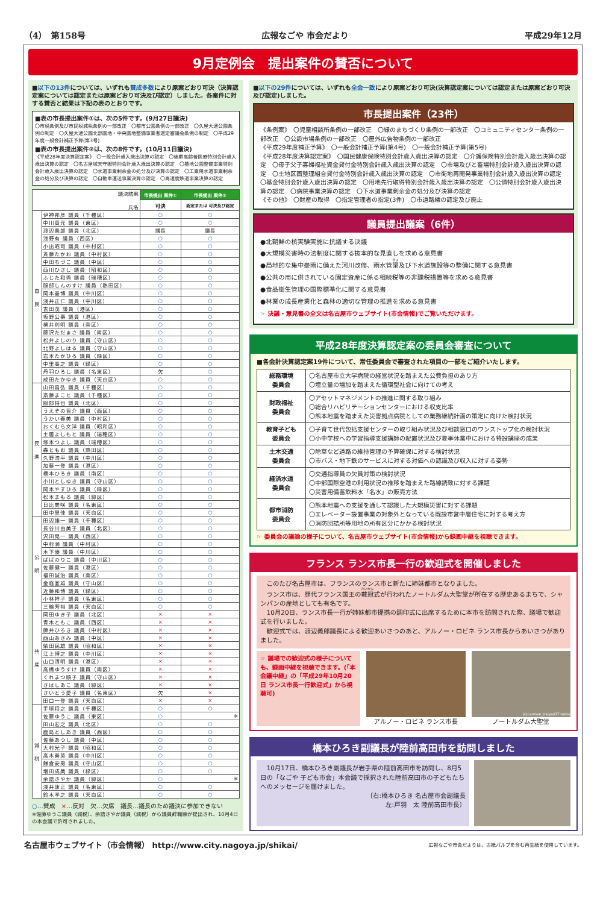（4）　第158号 広報なごや 市会だより 平成29年12月
9月定例会　提出案件の賛否について
■以下の13件については、いずれも賛成多数により原案どおり可決（決算認定案については認定または原案どおり可決及び認定）しました。各案件に対する賛否と結果は下記の表のとおりです。
■表の市長提出案件①は、次の5件です。(9月27日議決)
〇市税条例及び市民税減税条例の一部改正　〇都市公園条例の一部改正　〇久屋大通公園条例の制定　〇久屋大通公園北部園地・中央園地整備事業者選定審議会条例の制定　〇平成29年度一般会計補正予算(第3号)
■表の市長提出案件②は、次の8件です。(10月11日議決)
《平成28年度決算認定案》　〇一般会計歳入歳出決算の認定　〇後期高齢者医療特別会計歳入歳出決算の認定　〇名古屋城天守閣特別会計歳入歳出決算の認定　〇墓地公園整備事業特別会計歳入歳出決算の認定　〇水道事業剰余金の処分及び決算の認定　〇工業用水道事業剰余金の処分及び決算の認定　〇自動車運送事業決算の認定　〇高速度鉄道事業決算の認定
| 議決結果 氏名 | | 市長提出 案件① | 市長提出 案件② |
| --- | --- | --- | --- |
| | | 可決 | 認定または 可決及び認定 |
| 自 民 | 伊神邦彦 議員（千種区） | ○ | ○ |
| | 中川貴元 議員（東区） | ○ | ○ |
| | 渡辺義郎 議員（北区） | 議長 | 議長 |
| | 浅野有 議員（西区） | ○ | ○ |
| | 小出昭司 議員（中村区） | ○ | ○ |
| | 斉藤たかお 議員（中村区） | ○ | ○ |
| | 中田ちづこ 議員（中区） | ○ | ○ |
| | 西川ひさし 議員（昭和区） | ○ | ○ |
| | ふじた和秀 議員（瑞穂区） | ○ | ○ |
| | 服部しんのすけ 議員（熱田区） | ○ | ○ |
| | 岡本善博 議員（中川区） | ○ | ○ |
| | 浅井正仁 議員（中川区） | ○ | ○ |
| | 吉田茂 議員（港区） | ○ | ○ |
| | 坂野公壽 議員（港区） | ○ | ○ |
| | 横井利明 議員（南区） | ○ | ○ |
| | 藤沢ただまさ 議員（南区） | ○ | ○ |
| | 松井よしのり 議員（守山区） | ○ | ○ |
| | 北野よしはる 議員（守山区） | ○ | ○ |
| | 岩本たかひろ 議員（緑区） | ○ | ○ |
| | 中里高之 議員（緑区） | ○ | ○ |
| | 丹羽ひろし 議員（名東区） | 欠 | ○ |
| | 成田たかゆき 議員（天白区） | ○ | ○ |
| 民 進 | 山田昌弘 議員（千種区） | ○ | ○ |
| | 斎藤まこと 議員（千種区） | ○ | ○ |
| | 服部将也 議員（北区） | ○ | ○ |
| | うえぞの晋介 議員（西区） | ○ | ○ |
| | うかい春美 議員（中村区） | ○ | ○ |
| | おくむら文洋 議員（昭和区） | ○ | ○ |
| | 土居よしもと 議員（瑞穂区） | ○ | ○ |
| | 塚本つよし 議員（瑞穂区） | ○ | ○ |
| | 森ともお 議員（熱田区） | ○ | ○ |
| | 久野浩平 議員（中川区） | ○ | ○ |
| | 加藤一登 議員（港区） | ○ | ○ |
| | 橋本ひろき 議員（南区） | ○ | ○ |
| | 小川としゆき 議員（守山区） | ○ | ○ |
| | 岡本やすひろ 議員（緑区） | ○ | ○ |
| | 松本まもる 議員（緑区） | ○ | ○ |
| | 日比美咲 議員（名東区） | ○ | ○ |
| | 田中里佳 議員（天白区） | ○ | ○ |
| 公 明 | 田辺雄一 議員（千種区） | ○ | ○ |
| | 長谷川由美子 議員（北区） | ○ | ○ |
| | 沢田晃一 議員（西区） | ○ | ○ |
| | 中村満 議員（中村区） | ○ | ○ |
| | 木下優 議員（中川区） | ○ | ○ |
| | ばばのりこ 議員（中川区） | ○ | ○ |
| | 佐藤健一 議員（港区） | ○ | ○ |
| | 福田誠治 議員（南区） | ○ | ○ |
| | 金庭宜雄 議員（守山区） | ○ | ○ |
| | 近藤和博 議員（緑区） | ○ | ○ |
| | 小林祥子 議員（名東区） | ○ | ○ |
| | 三輪芳裕 議員（天白区） | ○ | ○ |
| 共 産 | 岡田ゆき子 議員（北区） | × | × |
| | 青木ともこ 議員（西区） | × | × |
| | 藤井ひろき 議員（中村区） | × | × |
| | 西山あさみ 議員（中区） | × | × |
| | 柴田民雄 議員（昭和区） | × | × |
| | 江上博之 議員（中川区） | × | × |
| | 山口清明 議員（港区） | × | × |
| | 高橋ゆうすけ 議員（南区） | × | × |
| | くれまつ順子 議員（守山区） | × | × |
| | さはしあこ 議員（緑区） | × | × |
| | さいとう愛子 議員（名東区） | 欠 | × |
| | 田口一登 議員（天白区） | × | × |
| 減 税 | 手塚将之 議員（千種区） | ○ | ○ |
| | 佐藤ゆうこ 議員（東区） | ○ | ※ |
| | 田山宏之 議員（北区） | ○ | ○ |
| | 鹿島としあき 議員（西区） | ○ | ○ |
| | 佐藤あつし 議員（中区） | ○ | ○ |
| | 大村光子 議員（昭和区） | ○ | ○ |
| | 高木善英 議員（中川区） | ○ | ○ |
| | 鎌倉安男 議員（守山区） | ○ | ○ |
| | 増田成美 議員（緑区） | ○ | ○ |
| | 余語さやか 議員（緑区） | ○ | ※ |
| | 浅井康正 議員（名東区） | ○ | ○ |
| | 鈴木孝之 議員（天白区） | ○ | ○ |
○…賛成　×…反対　欠…欠席　議長…議長のため議決に参加できない
※佐藤ゆうこ議員（減税）、余語さやか議員（減税）から議員辞職願が提出され、10月4日の本会議で許可されました。
■以下の29件については、いずれも全会一致により原案どおり可決(決算認定案については認定または原案どおり可決及び認定)しました。
市長提出案件（23件）
《条例案》　〇児童相談所条例の一部改正　〇緑のまちづくり条例の一部改正　〇コミュニティセンター条例の一部改正　〇公設市場条例の一部改正　〇屋外広告物条例の一部改正
《平成29年度補正予算》　〇一般会計補正予算(第4号)　〇一般会計補正予算(第5号)
《平成28年度決算認定案》　〇国民健康保険特別会計歳入歳出決算の認定　〇介護保険特別会計歳入歳出決算の認定　〇母子父子寡婦福祉資金貸付金特別会計歳入歳出決算の認定　〇市場及びと畜場特別会計歳入歳出決算の認定　〇土地区画整理組合貸付金特別会計歳入歳出決算の認定　〇市街地再開発事業特別会計歳入歳出決算の認定　〇基金特別会計歳入歳出決算の認定　〇用地先行取得特別会計歳入歳出決算の認定　〇公債特別会計歳入歳出決算の認定　〇病院事業決算の認定　〇下水道事業剰余金の処分及び決算の認定
《その他》　〇財産の取得　〇指定管理者の指定(3件)　〇市道路線の認定及び廃止
議員提出議案（6件）
●北朝鮮の核実験実施に抗議する決議
●大規模災害時の法制度に関する抜本的な見直しを求める意見書
●局地的な集中豪雨に備えた河川改修、雨水管渠及び下水道施設等の整備に関する意見書
●公共の用に供されている固定資産に係る相続税等の非課税措置等を求める意見書
●食品衛生管理の国際標準化に関する意見書
●林業の成長産業化と森林の適切な管理の推進を求める意見書
☞ 決議・意見書の全文は名古屋市ウェブサイト(市会情報)でご覧いただけます。
平成28年度決算認定案の委員会審査について
■各会計決算認定案19件について、常任委員会で審査された項目の一部をご紹介いたします。
| 総務環境 委員会 | 〇名古屋市立大学病院の経営状況を踏まえた公費負担のあり方 〇埋立量の増加を踏まえた循環型社会に向けての考え |
| 財政福祉 委員会 | 〇アセットマネジメントの推進に関する取り組み 〇総合リハビリテーションセンターにおける収支比率 〇熊本地震を踏まえた災害拠点病院としての業務継続計画の策定に向けた検討状況 |
| 教育子ども 委員会 | 〇子育て世代包括支援センターの取り組み状況及び相談窓口のワンストップ化の検討状況 〇小中学校への学習指導支援講師の配置状況及び夏季休業中における特設講座の成果 |
| 土木交通 委員会 | 〇除草など道路の維持管理の予算確保に対する検討状況 〇市バス・地下鉄のサービスに対する対価への認識及び収入に対する姿勢 |
| 経済水道 委員会 | 〇交通指導員の欠員対策の検討状況 〇中部国際空港の利用状況の推移を踏まえた路線誘致に対する課題 〇災害用備蓄飲料水「名水」の販売方法 |
| 都市消防 委員会 | 〇熊本地震への支援を通して認識した大規模災害に対する課題 〇エレベーター設置事業の対象外となっている既設市営中層住宅に対する考え方 〇消防団詰所等用地の所有区分にかかる検討状況 |
☞ 委員会の議論の様子について、名古屋市ウェブサイト(市会情報)から録画中継を視聴できます。
フランス ランス市長一行の歓迎式を開催しました
　このたび名古屋市は、フランスのランス市と新たに姉妹都市となりました。
　ランス市は、歴代フランス国王の戴冠式が行われたノートルダム大聖堂が所在する歴史あるまちで、シャンパンの産地としても有名です。
　10月20日、ランス市長一行が姉妹都市提携の調印式に出席するために本市を訪問された際、議場で歓迎式を行いました。
　歓迎式では、渡辺義郎議長による歓迎あいさつのあと、アルノー・ロビネ ランス市長からあいさつがありました。
☞ 議場での歓迎式の様子についても、録画中継を視聴できます。(「本会議中継」の「平成29年10月20日 ランス市長一行歓迎式」から視聴可)
アルノー・ロビネ ランス市長
(c)carmen_moya/OT reims
ノートルダム大聖堂
橋本ひろき副議長が陸前高田市を訪問しました
　10月17日、橋本ひろき副議長が岩手県の陸前高田市を訪問し、8月5日の「なごや 子ども市会」本会議で採択された陸前高田市の子どもたちへのメッセージを届けました。
〔右:橋本ひろき 名古屋市会副議長
　左:戸羽　太 陸前高田市長〕
名古屋市ウェブサイト（市会情報） http://www.city.nagoya.jp/shikai/ 広報なごや市会だよりは、古紙パルプを含む再生紙を使用しています。